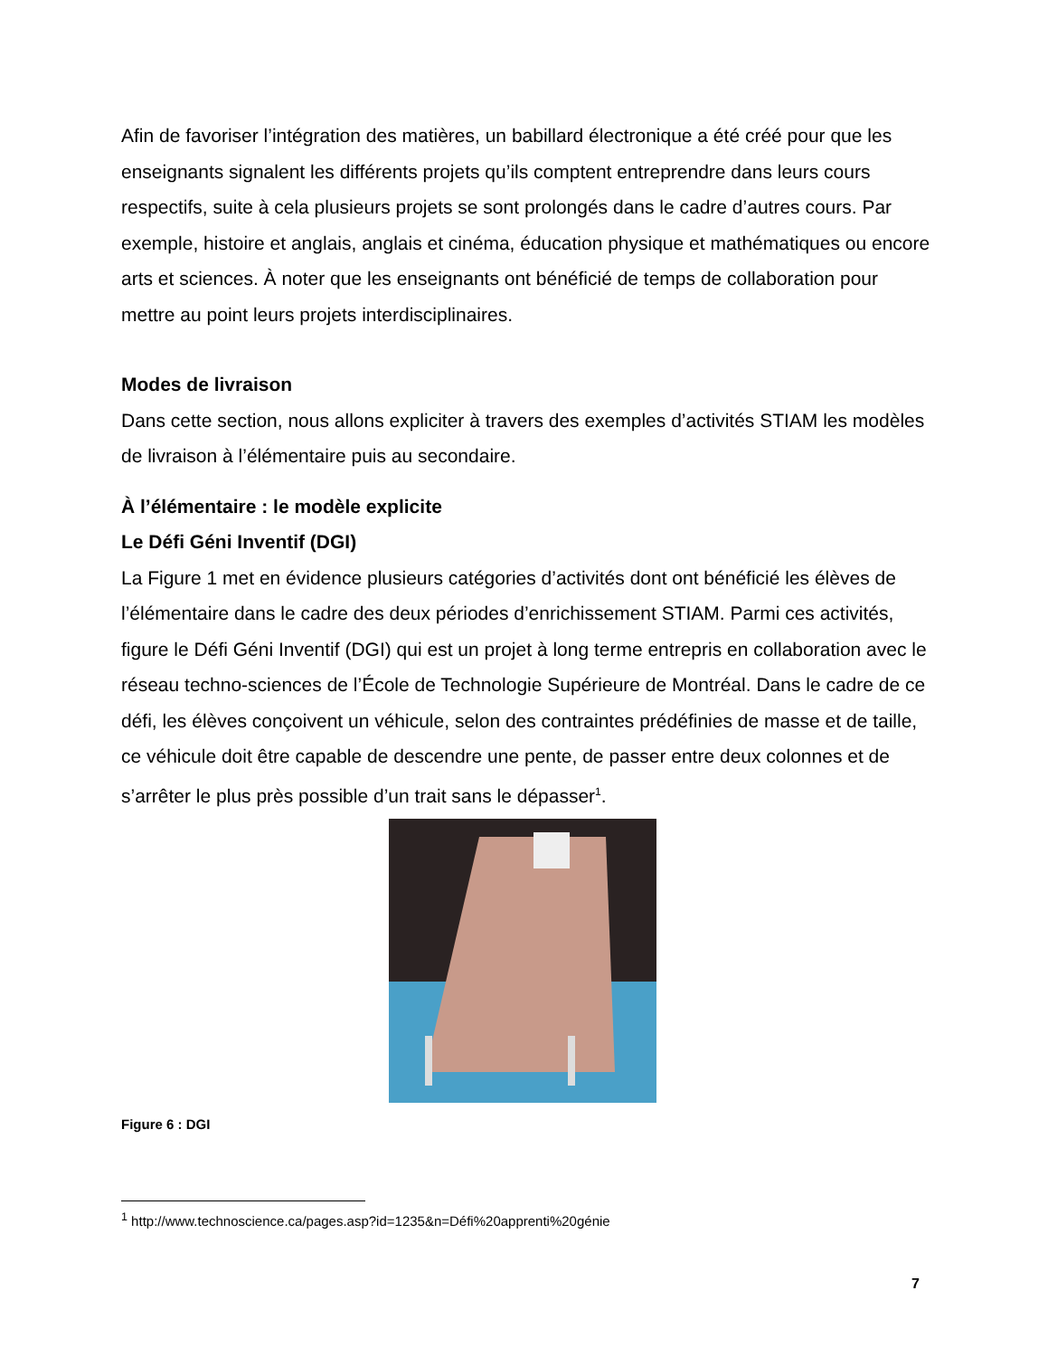Afin de favoriser l’intégration des matières, un babillard électronique a été créé pour que les enseignants signalent les différents projets qu’ils comptent entreprendre dans leurs cours respectifs, suite à cela plusieurs projets se sont prolongés dans le cadre d’autres cours. Par exemple, histoire et anglais, anglais et cinéma, éducation physique et mathématiques ou encore arts et sciences. À noter que les enseignants ont bénéficié de temps de collaboration pour mettre au point leurs projets interdisciplinaires.
Modes de livraison
Dans cette section, nous allons expliciter à travers des exemples d’activités STIAM les modèles de livraison à l’élémentaire puis au secondaire.
À l’élémentaire : le modèle explicite
Le Défi Géni Inventif (DGI)
La Figure 1 met en évidence plusieurs catégories d’activités dont ont bénéficié les élèves de l’élémentaire dans le cadre des deux périodes d’enrichissement STIAM. Parmi ces activités, figure le Défi Géni Inventif (DGI) qui est un projet à long terme entrepris en collaboration avec le réseau techno-sciences de l’École de Technologie Supérieure de Montréal. Dans le cadre de ce défi, les élèves conçoivent un véhicule, selon des contraintes prédéfinies de masse et de taille, ce véhicule doit être capable de descendre une pente, de passer entre deux colonnes et de s’arrêter le plus près possible d’un trait sans le dépasser<sup>1</sup>.
Figure 6 : DGI
<sup>1</sup> http://www.technoscience.ca/pages.asp?id=1235&n=Défi%20apprenti%20génie
7